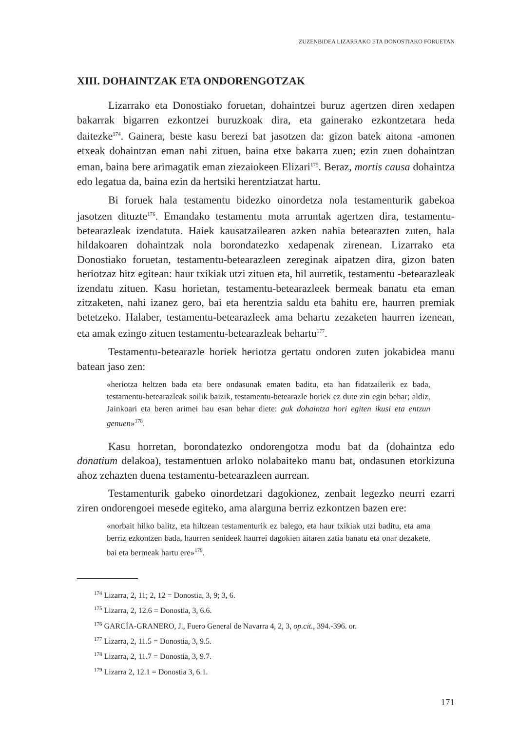ZUZENBIDEA LIZARRAKO ETA DONOSTIAKO FORUETAN
XIII. DOHAINTZAK ETA ONDORENGOTZAK
Lizarrako eta Donostiako foruetan, dohaintzei buruz agertzen diren xedapen bakarrak bigarren ezkontzei buruzkoak dira, eta gainerako ezkontzetara heda daitezke<sup>174</sup>. Gainera, beste kasu berezi bat jasotzen da: gizon batek aitona -amonen etxeak dohaintzan eman nahi zituen, baina etxe bakarra zuen; ezin zuen dohaintzan eman, baina bere arimagatik eman ziezaiokeen Elizari<sup>175</sup>. Beraz, mortis causa dohaintza edo legatua da, baina ezin da hertsiki herentziatzat hartu.
Bi foruek hala testamentu bidezko oinordetza nola testamenturik gabekoa jasotzen dituzte<sup>176</sup>. Emandako testamentu mota arruntak agertzen dira, testamentu-betearazleak izendatuta. Haiek kausatzailearen azken nahia betearazten zuten, hala hildakoaren dohaintzak nola borondatezko xedapenak zirenean. Lizarrako eta Donostiako foruetan, testamentu-betearazleen zereginak aipatzen dira, gizon baten heriotzaz hitz egitean: haur txikiak utzi zituen eta, hil aurretik, testamentu -betearazleak izendatu zituen. Kasu horietan, testamentu-betearazleek bermeak banatu eta eman zitzaketen, nahi izanez gero, bai eta herentzia saldu eta bahitu ere, haurren premiak betetzeko. Halaber, testamentu-betearazleek ama behartu zezaketen haurren izenean, eta amak ezingo zituen testamentu-betearazleak behartu<sup>177</sup>.
Testamentu-betearazle horiek heriotza gertatu ondoren zuten jokabidea manu batean jaso zen:
«heriotza heltzen bada eta bere ondasunak ematen baditu, eta han fidatzailerik ez bada, testamentu-betearazleak soilik baizik, testamentu-betearazle horiek ez dute zin egin behar; aldiz, Jainkoari eta beren arimei hau esan behar diete: guk dohaintza hori egiten ikusi eta entzun genuen»<sup>178</sup>.
Kasu horretan, borondatezko ondorengotza modu bat da (dohaintza edo donatium delakoa), testamentuen arloko nolabaiteko manu bat, ondasunen etorkizuna ahoz zehazten duena testamentu-betearazleen aurrean.
Testamenturik gabeko oinordetzari dagokionez, zenbait legezko neurri ezarri ziren ondorengoei mesede egiteko, ama alarguna berriz ezkontzen bazen ere:
«norbait hilko balitz, eta hiltzean testamenturik ez balego, eta haur txikiak utzi baditu, eta ama berriz ezkontzen bada, haurren senideek haurrei dagokien aitaren zatia banatu eta onar dezakete, bai eta bermeak hartu ere»<sup>179</sup>.
<sup>174</sup> Lizarra, 2, 11; 2, 12 = Donostia, 3, 9; 3, 6.
<sup>175</sup> Lizarra, 2, 12.6 = Donostia, 3, 6.6.
<sup>176</sup> GARCÍA-GRANERO, J., Fuero General de Navarra 4, 2, 3, op.cit., 394.-396. or.
<sup>177</sup> Lizarra, 2, 11.5 = Donostia, 3, 9.5.
<sup>178</sup> Lizarra, 2, 11.7 = Donostia, 3, 9.7.
<sup>179</sup> Lizarra 2, 12.1 = Donostia 3, 6.1.
171